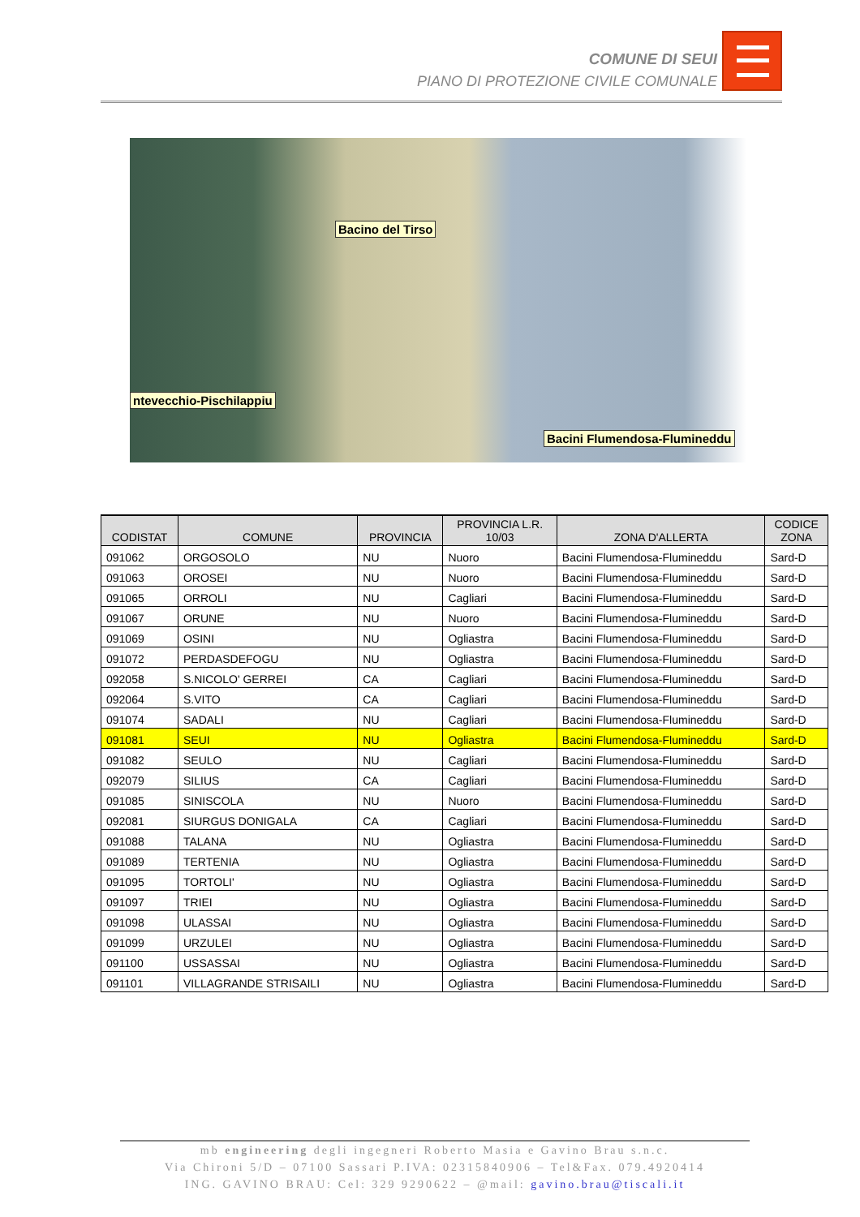COMUNE DI SEUI
PIANO DI PROTEZIONE CIVILE COMUNALE
Bacino del Tirso
ntevecchio-Pischilappiu
Bacini Flumendosa-Flumineddu
| CODISTAT | COMUNE | PROVINCIA | PROVINCIA L.R. 10/03 | ZONA D'ALLERTA | CODICE ZONA |
| --- | --- | --- | --- | --- | --- |
| 091062 | ORGOSOLO | NU | Nuoro | Bacini Flumendosa-Flumineddu | Sard-D |
| 091063 | OROSEI | NU | Nuoro | Bacini Flumendosa-Flumineddu | Sard-D |
| 091065 | ORROLI | NU | Cagliari | Bacini Flumendosa-Flumineddu | Sard-D |
| 091067 | ORUNE | NU | Nuoro | Bacini Flumendosa-Flumineddu | Sard-D |
| 091069 | OSINI | NU | Ogliastra | Bacini Flumendosa-Flumineddu | Sard-D |
| 091072 | PERDASDEFOGU | NU | Ogliastra | Bacini Flumendosa-Flumineddu | Sard-D |
| 092058 | S.NICOLO' GERREI | CA | Cagliari | Bacini Flumendosa-Flumineddu | Sard-D |
| 092064 | S.VITO | CA | Cagliari | Bacini Flumendosa-Flumineddu | Sard-D |
| 091074 | SADALI | NU | Cagliari | Bacini Flumendosa-Flumineddu | Sard-D |
| 091081 | SEUI | NU | Ogliastra | Bacini Flumendosa-Flumineddu | Sard-D |
| 091082 | SEULO | NU | Cagliari | Bacini Flumendosa-Flumineddu | Sard-D |
| 092079 | SILIUS | CA | Cagliari | Bacini Flumendosa-Flumineddu | Sard-D |
| 091085 | SINISCOLA | NU | Nuoro | Bacini Flumendosa-Flumineddu | Sard-D |
| 092081 | SIURGUS DONIGALA | CA | Cagliari | Bacini Flumendosa-Flumineddu | Sard-D |
| 091088 | TALANA | NU | Ogliastra | Bacini Flumendosa-Flumineddu | Sard-D |
| 091089 | TERTENIA | NU | Ogliastra | Bacini Flumendosa-Flumineddu | Sard-D |
| 091095 | TORTOLI' | NU | Ogliastra | Bacini Flumendosa-Flumineddu | Sard-D |
| 091097 | TRIEI | NU | Ogliastra | Bacini Flumendosa-Flumineddu | Sard-D |
| 091098 | ULASSAI | NU | Ogliastra | Bacini Flumendosa-Flumineddu | Sard-D |
| 091099 | URZULEI | NU | Ogliastra | Bacini Flumendosa-Flumineddu | Sard-D |
| 091100 | USSASSAI | NU | Ogliastra | Bacini Flumendosa-Flumineddu | Sard-D |
| 091101 | VILLAGRANDE STRISAILI | NU | Ogliastra | Bacini Flumendosa-Flumineddu | Sard-D |
mb engineering degli ingegneri Roberto Masia e Gavino Brau s.n.c.
Via Chironi 5/D – 07100 Sassari P.IVA: 02315840906 – Tel&Fax. 079.4920414
ING. GAVINO BRAU: Cel: 329 9290622 – @mail: gavino.brau@tiscali.it